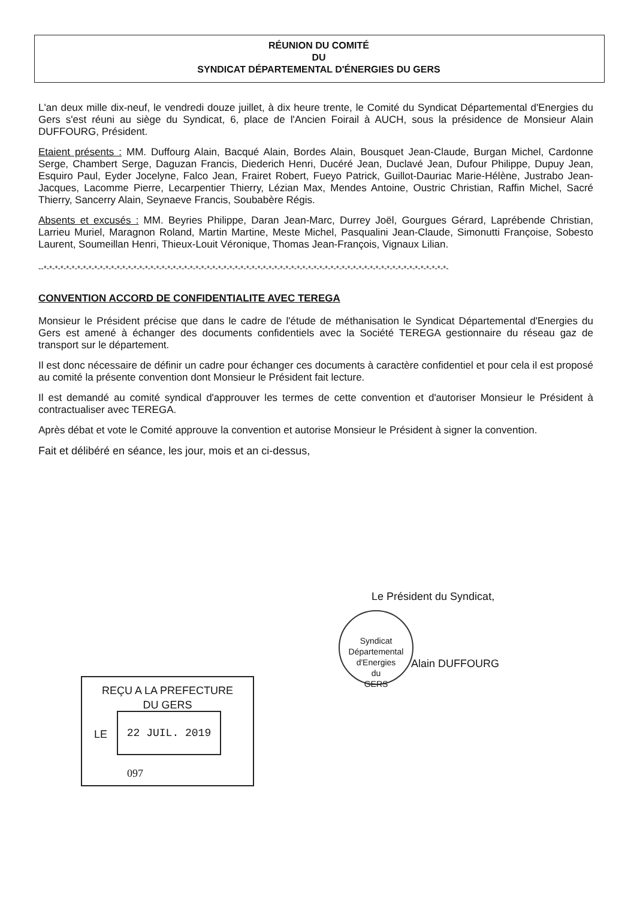RÉUNION DU COMITÉ
DU
SYNDICAT DÉPARTEMENTAL D'ÉNERGIES DU GERS
L'an deux mille dix-neuf, le vendredi douze juillet, à dix heure trente, le Comité du Syndicat Départemental d'Energies du Gers s'est réuni au siège du Syndicat, 6, place de l'Ancien Foirail à AUCH, sous la présidence de Monsieur Alain DUFFOURG, Président.
Etaient présents : MM. Duffourg Alain, Bacqué Alain, Bordes Alain, Bousquet Jean-Claude, Burgan Michel, Cardonne Serge, Chambert Serge, Daguzan Francis, Diederich Henri, Ducéré Jean, Duclavé Jean, Dufour Philippe, Dupuy Jean, Esquiro Paul, Eyder Jocelyne, Falco Jean, Frairet Robert, Fueyo Patrick, Guillot-Dauriac Marie-Hélène, Justrabo Jean-Jacques, Lacomme Pierre, Lecarpentier Thierry, Lézian Max, Mendes Antoine, Oustric Christian, Raffin Michel, Sacré Thierry, Sancerry Alain, Seynaeve Francis, Soubabère Régis.
Absents et excusés : MM. Beyries Philippe, Daran Jean-Marc, Durrey Joël, Gourgues Gérard, Laprébende Christian, Larrieu Muriel, Maragnon Roland, Martin Martine, Meste Michel, Pasqualini Jean-Claude, Simonutti Françoise, Sobesto Laurent, Soumeillan Henri, Thieux-Louit Véronique, Thomas Jean-François, Vignaux Lilian.
--*-*-*-*-*-*-*-*-*-*-*-*-*-*-*-*-*-*-*-*-*-*-*-*-*-*-*-*-*-*-*-*-*-*-*-*-*-*-*-*-*-*-*-*-*-*-*-*-*-*-*-*-*-*-*-*-*-*-*-*-*-*-*-*-*-*-*-*-*-*-*-*-
CONVENTION ACCORD DE CONFIDENTIALITE AVEC TEREGA
Monsieur le Président précise que dans le cadre de l'étude de méthanisation le Syndicat Départemental d'Energies du Gers est amené à échanger des documents confidentiels avec la Société TEREGA gestionnaire du réseau gaz de transport sur le département.
Il est donc nécessaire de définir un cadre pour échanger ces documents à caractère confidentiel et pour cela il est proposé au comité la présente convention dont Monsieur le Président fait lecture.
Il est demandé au comité syndical d'approuver les termes de cette convention et d'autoriser Monsieur le Président à contractualiser avec TEREGA.
Après débat et vote le Comité approuve la convention et autorise Monsieur le Président à signer la convention.
Fait et délibéré en séance, les jour, mois et an ci-dessus,
Le Président du Syndicat,
Syndicat Départemental d'Energies
du
GERS
Alain DUFFOURG
REÇU A LA PREFECTURE
DU GERS
LE
22 JUIL. 2019
097